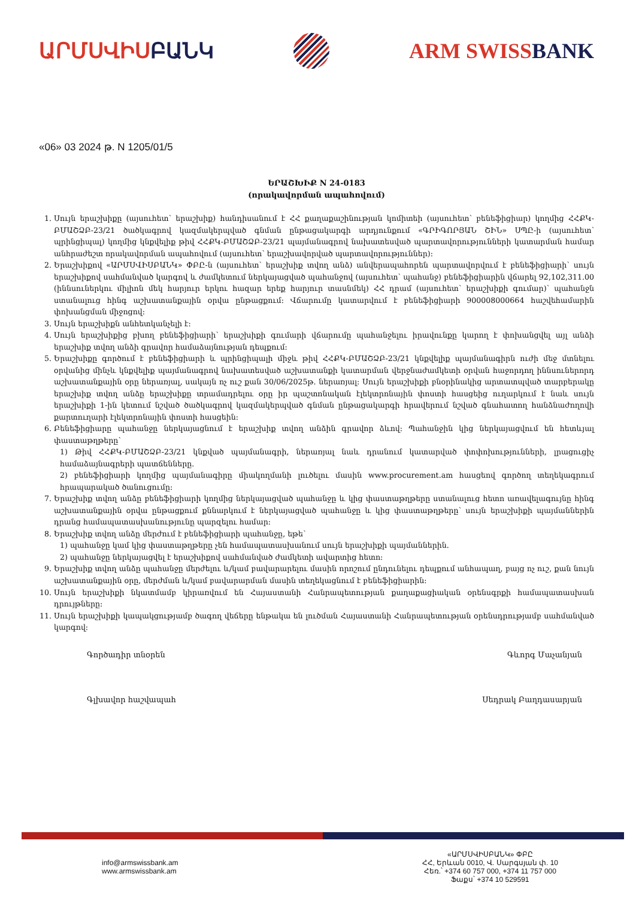ԱՐՄՍՎԻՍԲԱՆԿ ARM SWISSBANK
«06» 03 2024 թ. N 1205/01/5
ԵՐԱՇԽԻՔ N 24-0183
(որակավորման ապահովում)
1. Սույն երաշխիքը (այսուհետ՝ երաշխիք) հանդիսանում է ՀՀ քաղաքաշինության կոմիտեի (այսուհետ՝ բենեֆիցիար) կողմից ՀՀՔԿ-ԲՄԱՇՁԲ-23/21 ծածկագրով կազմակերպված գնման ընթացակարգի արդյունքում «ԳՐԻԳՈՐՅԱՆ ՇԻՆ» ՍՊԸ-ի (այսուհետ՝ պրինցիպալ) կողմից կնքվելիք թիվ ՀՀՔԿ-ԲՄԱՇՁԲ-23/21 պայմանագրով նախատեսված պարտավորությունների կատարման համար անհրաժեշտ որակավորման ապահովում (այսուհետ՝ երաշխավորված պարտավորություններ):
2. Երաշխիքով «ԱՐՄՍՎԻՍԲԱՆԿ» ՓԲԸ-ն (այսուհետ՝ երաշխիք տվող անձ) անվերապահորեն պարտավորվում է բենեֆիցիարի՝ սույն երաշխիքով սահմանված կարգով և ժամկետում ներկայացված պահանջով (այսուհետ՝ պահանջ) բենեֆիցիարին վճարել 92,102,311.00 (իննսուներկու միլիոն մեկ հարյուր երկու հազար երեք հարյուր տասնմեկ) ՀՀ դրամ (այսուհետ՝ երաշխիքի գումար)՝ պահանջն ստանալուց հինգ աշխատանքային օրվա ընթացքում: Վճարումը կատարվում է բենեֆիցիարի 900008000664 հաշվեհամարին փոխանցման միջոցով:
3. Սույն երաշխիքն անհետկանչելի է:
4. Սույն երաշխիքից բխող բենեֆիցիարի՝ երաշխիքի գումարի վճարումը պահանջելու իրավունքը կարող է փոխանցվել այլ անձի երաշխիք տվող անձի գրավոր համաձայնության դեպքում:
5. Երաշխիքը գործում է բենեֆիցիարի և պրինցիպալի միջև թիվ ՀՀՔԿ-ԲՄԱՇՁԲ-23/21 կնքվելիք պայմանագիրն ուժի մեջ մտնելու օրվանից մինչև կնքվելիք պայմանագրով նախատեսված աշխատանքի կատարման վերջնաժամկետի օրվան հաջորդող իննսուներորդ աշխատանքային օրը ներառյալ, սակայն ոչ ուշ քան 30/06/2025թ. ներառյալ: Սույն երաշխիքի բնօրինակից արտատպված տարբերակը երաշխիք տվող անձը երաշխիքը տրամադրելու օրը իր պաշտոնական էլեկտրոնային փոստի հասցեից ուղարկում է նաև սույն երաշխիքի 1-ին կետում նշված ծածկագրով կազմակերպված գնման ընթացակարգի հրավերում նշված գնահատող հանձնաժողովի քարտուղարի էլեկտրոնային փոստի հասցեին:
6. Բենեֆիցիարը պահանջը ներկայացնում է երաշխիք տվող անձին գրավոր ձևով: Պահանջին կից ներկայացվում են հետևյալ փաստաթղթերը՝
1) Թիվ ՀՀՔԿ-ԲՄԱՇՁԲ-23/21 կնքված պայմանագրի, ներառյալ նաև դրանում կատարված փոփոխությունների, լրացուցիչ համաձայնագրերի պատճենները.
2) բենեֆիցիարի կողմից պայմանագիրը միակողմանի լուծելու մասին www.procurement.am հասցեով գործող տեղեկագրում հրապարակած ծանուցումը:
7. Երաշխիք տվող անձը բենեֆիցիարի կողմից ներկայացված պահանջը և կից փաստաթղթերը ստանալուց հետո առավելագույնը հինգ աշխատանքային օրվա ընթացքում քննարկում է ներկայացված պահանջը և կից փաստաթղթերը՝ սույն երաշխիքի պայմաններին դրանց համապատասխանությունը պարզելու համար:
8. Երաշխիք տվող անձը մերժում է բենեֆիցիարի պահանջը, եթե՝
1) պահանջը կամ կից փաստաթղթերը չեն համապատասխանում սույն երաշխիքի պայմաններին.
2) պահանջը ներկայացվել է երաշխիքով սահմանված ժամկետի ավարտից հետո:
9. Երաշխիք տվող անձը պահանջը մերժելու և/կամ բավարարելու մասին որոշում ընդունելու դեպքում անհապաղ, բայց ոչ ուշ, քան նույն աշխատանքային օրը, մերժման և/կամ բավարարման մասին տեղեկացնում է բենեֆիցիարին:
10. Սույն երաշխիքի նկատմամբ կիրառվում են Հայաստանի Հանրապետության քաղաքացիական օրենսգրքի համապատասխան դրույթները:
11. Սույն երաշխիքի կապակցությամբ ծագող վեճերը ենթակա են լուծման Հայաստանի Հանրապետության օրենսդրությամբ սահմանված կարգով:
Գործադիր տնօրեն Գևորգ Մաչանյան
Գլխավոր հաշվապահ Սեդրակ Բաղդասարյան
info@armswissbank.am
www.armswissbank.am
«ԱՐՄՍՎԻՍԲԱՆԿ» ՓԲԸ
ՀՀ, Երևան 0010, Վ. Սարգսյան փ. 10
Հեռ.՝ +374 60 757 000, +374 11 757 000
Ֆաքս՝ +374 10 529591